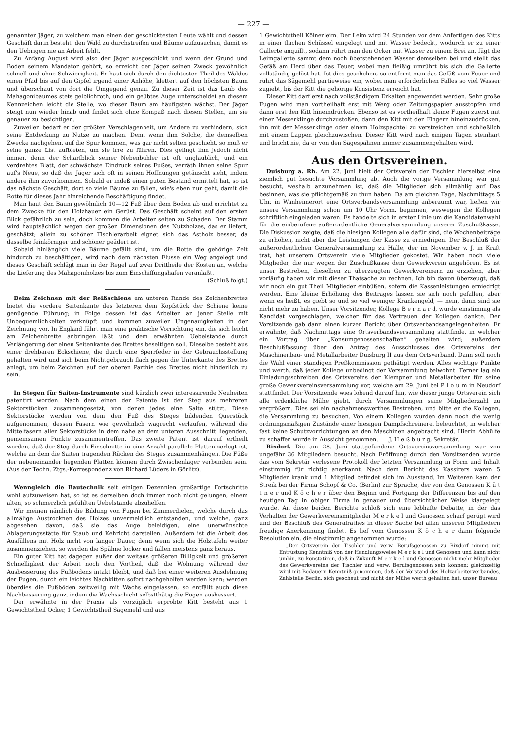— 227 —
genannter Jäger, zu welchem man einen der geschicktesten Leute wählt und dessen Geschäft darin besteht, den Wald zu durchstreifen und Bäume aufzusuchen, damit es den Uebrigen nie an Arbeit fehlt.
Zu Anfang August wird also der Jäger ausgeschickt und wenn der Grund und Boden seinem Mandator gehört, so erreicht der Jäger seinen Zweck gewöhnlich schnell und ohne Schwierigkeit. Er haut sich durch den dichtesten Theil des Waldes einen Pfad bis auf den Gipfel irgend einer Anhöhe, klettert auf den höchsten Baum und überschaut von dort die Umgegend genau. Zu dieser Zeit ist das Laub des Mahagonibaumes stets gelblichroth, und ein geübtes Auge unterscheidet an diesem Kennzeichen leicht die Stelle, wo dieser Baum am häufigsten wächst. Der Jäger steigt nun wieder hinab und findet sich ohne Kompaß nach diesen Stellen, um sie genauer zu besichtigen.
Zuweilen bedarf er der größten Verschlagenheit, um Andere zu verhindern, sich seine Entdeckung zu Nutze zu machen. Denn wenn ihm Solche, die demselben Zwecke nachgehen, auf die Spur kommen, was gar nicht selten geschieht, so muß er seine ganze List aufbieten, um sie irre zu führen. Dies gelingt ihm jedoch nicht immer, denn der Scharfblick seiner Nebenbuhler ist oft unglaublich, und ein verdrehtes Blatt, der schwächste Eindruck seines Fußes, verräth ihnen seine Spur auf's Neue, so daß der Jäger sich oft in seinen Hoffnungen getäuscht sieht, indem andere ihm zuvorkommen. Sobald er indeß einen guten Bestand ermittelt hat, so ist das nächste Geschäft, dort so viele Bäume zu fällen, wie's eben nur geht, damit die Rotte für dieses Jahr hinreichende Beschäftigung findet.
Man haut den Baum gewöhnlich 10—12 Fuß über dem Boden ab und errichtet zu dem Zwecke für den Holzhauer ein Gerüst. Das Geschäft scheint auf den ersten Blick gefährlich zu sein, doch kommen die Arbeiter selten zu Schaden. Der Stamm wird hauptsächlich wegen der großen Dimensionen des Nutzholzes, das er liefert, geschätzt; allein zu schöner Tischlerarbeit eignet sich das Astholz besser, da dasselbe feinkörniger und schöner geädert ist.
Sobald hinlänglich viele Bäume gefällt sind, um die Rotte die gehörige Zeit hindurch zu beschäftigen, wird nach dem nächsten Flusse ein Weg angelegt und dieses Geschäft schlägt man in der Regel auf zwei Drittheile der Kosten an, welche die Lieferung des Mahagoniholzes bis zum Einschiffungshafen veranlaßt.
(Schluß folgt.)
Beim Zeichnen mit der Reißschiene am unteren Rande des Zeichenbrettes bietet die vordere Seitenkante des letzteren dem Kopfstück der Schiene keine genügende Führung; in Folge dessen ist das Arbeiten an jener Stelle mit Unbequemlichkeiten verknüpft und kommen zuweilen Ungenauigkeiten in der Zeichnung vor. In England führt man eine praktische Vorrichtung ein, die sich leicht am Zeichenbrette anbringen läßt und dem erwähnten Uebelstande durch Verlängerung der einen Seitenkante des Brettes beseitigen soll. Dieselbe besteht aus einer drehbaren Eckschiene, die durch eine Sperrfeder in der Gebrauchsstellung gehalten wird und sich beim Nichtgebrauch flach gegen die Unterkante des Brettes anlegt, um beim Zeichnen auf der oberen Parthie des Brettes nicht hinderlich zu sein.
In Stegen für Saiten-Instrumente sind kürzlich zwei interessirende Neuheiten patentirt worden. Nach dem einen der Patente ist der Steg aus mehreren Sektorstücken zusammengesetzt, von denen jedes eine Saite stützt. Diese Sektorstücke werden von dem den Fuß des Steges bildenden Querstück aufgenommen, dessen Fasern wie gewöhnlich wagrecht verlaufen, während die Mittelfasern aller Sektorstücke in dem nahe an dem unteren Ausschnitt liegenden, gemeinsamen Punkte zusammentreffen. Das zweite Patent ist darauf ertheilt worden, daß der Steg durch Einschnitte in eine Anzahl parallele Platten zerlegt ist, welche an dem die Saiten tragenden Rücken des Steges zusammenhängen. Die Füße der nebeneinander liegenden Platten können durch Zwischenlager verbunden sein. (Aus der Techn. Ztgs.-Korrespondenz von Richard Lüders in Görlitz).
Wenngleich die Bautechnik seit einigen Dezennien großartige Fortschritte wohl aufzuweisen hat, so ist es derselben doch immer noch nicht gelungen, einem alten, so schmerzlich gefühlten Uebelstande abzuhelfen.
Wir meinen nämlich die Bildung von Fugen bei Zimmerdielen, welche durch das allmälige Austrocknen des Holzes unvermeidlich entstanden, und welche, ganz abgesehen davon, daß sie das Auge beleidigen, eine unerwünschte Ablagerungsstätte für Staub und Kehricht darstellen. Außerdem ist die Arbeit des Ausfüllens mit Holz nicht von langer Dauer, denn wenn sich die Holztafeln weiter zusammenziehen, so werden die Spähne locker und fallen meistens ganz heraus.
Ein guter Kitt hat dagegen außer der weitaus größeren Billigkeit und größeren Schnelligkeit der Arbeit noch den Vortheil, daß die Wohnung während der Ausbesserung des Fußbodens intakt bleibt, und daß bei einer weiteren Ausdehnung der Fugen, durch ein leichtes Nachkitten sofort nachgeholfen werden kann; werden überdies die Fußböden zeitweilig mit Wachs eingelassen, so entfällt auch diese Nachbesserung ganz, indem die Wachsschicht selbstthätig die Fugen ausbessert.
Der erwähnte in der Praxis als vorzüglich erprobte Kitt besteht aus 1 Gewichtstheil Ocker, 1 Gewichtstheil Sägemehl und aus
1 Gewichtstheil Kölnerleim. Der Leim wird 24 Stunden vor dem Anfertigen des Kitts in einer flachen Schüssel eingelegt und mit Wasser bedeckt, wodurch er zu einer Gallerte anquillt, sodann rührt man den Ocker mit Wasser zu einem Brei an, fügt die Leimgallerte sammt dem noch überstehenden Wasser demselben bei und stellt das Gefäß am Herd über das Feuer, wobei man fleißig umrührt bis sich die Gallerte vollständig gelöst hat. Ist dies geschehen, so entfernt man das Gefäß vom Feuer und rührt das Sägemehl partieweise ein, wobei man erforderlichen Falles so viel Wasser zugiebt, bis der Kitt die gehörige Konsistenz erreicht hat.
Dieser Kitt darf erst nach vollständigem Erkalten angewendet werden. Sehr große Fugen wird man vortheilhaft erst mit Werg oder Zeitungspapier ausstopfen und dann erst den Kitt hineindrücken. Ebenso ist es vortheilhaft kleine Fugen zuerst mit einer Messerklinge durchzustoßen, dann den Kitt mit den Fingern hineinzudrücken, ihn mit der Messerklinge oder einem Holzspachtel zu verstreichen und schließlich mit einem Lappen gleichzuwischen. Dieser Kitt wird nach einigen Tagen steinhart und bricht nie, da er von den Sägespähnen immer zusammengehalten wird.
Aus den Ortsvereinen.
Duisburg a. Rh. Am 22. Juni hielt der Ortsverein der Tischler hierselbst eine ziemlich gut besuchte Versammlung ab. Auch die vorige Versammlung war gut besucht, weshalb anzunehmen ist, daß die Mitglieder sich allmählig auf Das besinnen, was sie pflichtgemäß zu thun haben. Da am gleichen Tage, Nachmittags 5 Uhr, in Wanheimerort eine Ortsverbandsversammlung anberaumt war, ließen wir unsere Versammlung schon um 10 Uhr Vorm. beginnen, weswegen die Kollegen schriftlich eingeladen waren. Es handelte sich in erster Linie um die Kandidatenwahl für die einberufene außerordentliche Generalversammlung unserer Zuschußkasse. Die Diskussion zeigte, daß die hiesigen Kollegen alle dafür sind, die Wochenbeiträge zu erhöhen, nicht aber die Leistungen der Kasse zu erniedrigen. Der Beschluß der außerordentlichen Generalversammlung zu Halle, der im November v. J. in Kraft trat, hat unserem Ortsverein viele Mitglieder gekostet. Wir haben noch viele Mitglieder, die nur wegen der Zuschußkasse dem Gewerkverein angehören. Es ist unser Bestreben, dieselben zu überzeugten Gewerkvereinern zu erziehen, aber vorläufig haben wir mit dieser Thatsache zu rechnen. Ich bin davon überzeugt, daß wir noch ein gut Theil Mitglieder einbüßen, sofern die Kassenleistungen erniedrigt werden. Eine kleine Erhöhung des Beitrages lassen sie sich noch gefallen, aber wenn es heißt, es giebt so und so viel weniger Krankengeld, — nein, dann sind sie nicht mehr zu haben. Unser Vorsitzender, Kollege B e r n a r d, wurde einstimmig als Kandidat vorgeschlagen, welcher für das Vertrauen der Kollegen dankte. Der Vorsitzende gab dann einen kurzen Bericht über Ortsverbandsangelegenheiten. Er erwähnte, daß Nachmittags eine Ortsverbandsversammlung stattfinde, in welcher ein Vortrag über „Konsumgenossenschaften“ gehalten wird; außerdem Beschlußfassung über den Antrag des Ausschlusses des Ortsvereins der Maschinenbau- und Metallarbeiter Duisburg II aus dem Ortsverband. Dann soll noch die Wahl einer ständigen Preßkommission gethätigt werden. Alles wichtige Punkte und werth, daß jeder Kollege unbedingt der Versammlung beiwohnt. Ferner lag ein Einladungsschreiben des Ortsvereins der Klempner und Metallarbeiter für seine große Gewerkvereinsversammlung vor, welche am 29. Juni bei P l o u m in Neudorf stattfindet. Der Vorsitzende wies lobend darauf hin, wie dieser junge Ortsverein sich alle erdenkliche Mühe giebt, durch Versammlungen seine Mitgliederzahl zu vergrößern. Dies sei ein nachahmenswerthes Bestreben, und bitte er die Kollegen, die Versammlung zu besuchen. Von einem Kollegen wurden dann noch die wenig ordnungsmäßigen Zustände einer hiesigen Dampfschreinerei beleuchtet, in welcher fast keine Schutzvorrichtungen an den Maschinen angebracht sind. Hierin Abhülfe zu schaffen wurde in Aussicht genommen. J. H e ß b u r g, Sekretär.
Rixdorf. Die am 28. Juni stattgefundene Ortsvereinsversammlung war von ungefähr 36 Mitgliedern besucht. Nach Eröffnung durch den Vorsitzenden wurde das vom Sekretär verlesene Protokoll der letzten Versammlung in Form und Inhalt einstimmig für richtig anerkannt. Nach dem Bericht des Kassirers waren 5 Mitglieder krank und 1 Mitglied befindet sich im Ausstand. Im Weiteren kam der Streik bei der Firma Schopf & Co. (Berlin) zur Sprache, der von den Genossen K ü t t n e r und K ö c h e r über den Beginn und Fortgang der Differenzen bis auf den heutigen Tag in obiger Firma in genauer und übersichtlicher Weise klargelegt wurde. An diese beiden Berichte schloß sich eine lebhafte Debatte, in der das Verhalten der Gewerkvereinsmitglieder M e r k e l und Genossen scharf gerügt wird und der Beschluß des Generalrathes in dieser Sache bei allen unseren Mitgliedern freudige Anerkennung findet. Es lief vom Genossen K ö c h e r dann folgende Resolution ein, die einstimmig angenommen wurde:
„Der Ortsverein der Tischler und verw. Berufsgenossen zu Rixdorf nimmt mit Entrüstung Kenntniß von der Handlungsweise M e r k e l und Genossen und kann nicht umhin, zu konstatiren, daß in Zukunft M e r k e l und Genossen nicht mehr Mitglieder des Gewerkvereins der Tischler und verw. Berufsgenossen sein können; gleichzeitig wird mit Bedauern Kenntniß genommen, daß der Vorstand des Holzarbeiterverbandes, Zahlstelle Berlin, sich gescheut und nicht der Mühe werth gehalten hat, unser Bureau